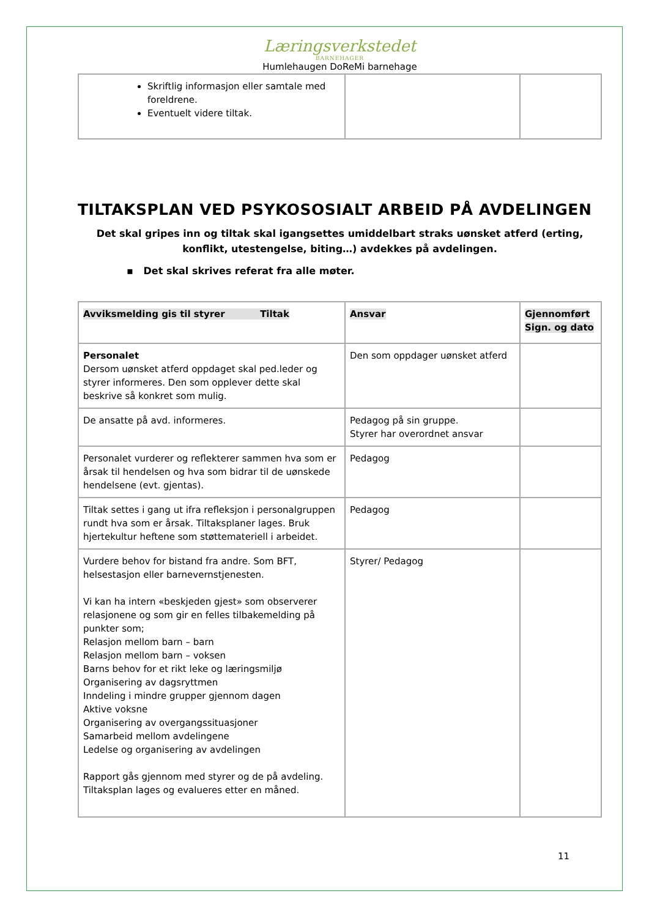Læringsverkstedet
BARNEHAGER
Humlehaugen DoReMi barnehage
| Skriftlig informasjon eller samtale med foreldrene. Eventuelt videre tiltak. | | |
TILTAKSPLAN VED PSYKOSOSIALT ARBEID PÅ AVDELINGEN
Det skal gripes inn og tiltak skal igangsettes umiddelbart straks uønsket atferd (erting, konflikt, utestengelse, biting…) avdekkes på avdelingen.
▪ Det skal skrives referat fra alle møter.
| Avviksmelding gis til styrer Tiltak | Ansvar | Gjennomført Sign. og dato |
| Personalet Dersom uønsket atferd oppdaget skal ped.leder og styrer informeres. Den som opplever dette skal beskrive så konkret som mulig. | Den som oppdager uønsket atferd | |
| De ansatte på avd. informeres. | Pedagog på sin gruppe. Styrer har overordnet ansvar | |
| Personalet vurderer og reflekterer sammen hva som er årsak til hendelsen og hva som bidrar til de uønskede hendelsene (evt. gjentas). | Pedagog | |
| Tiltak settes i gang ut ifra refleksjon i personalgruppen rundt hva som er årsak. Tiltaksplaner lages. Bruk hjertekultur heftene som støttemateriell i arbeidet. | Pedagog | |
| Vurdere behov for bistand fra andre. Som BFT, helsestasjon eller barnevernstjenesten. Vi kan ha intern «beskjeden gjest» som observerer relasjonene og som gir en felles tilbakemelding på punkter som; Relasjon mellom barn – barn Relasjon mellom barn – voksen Barns behov for et rikt leke og læringsmiljø Organisering av dagsryttmen Inndeling i mindre grupper gjennom dagen Aktive voksne Organisering av overgangssituasjoner Samarbeid mellom avdelingene Ledelse og organisering av avdelingen Rapport gås gjennom med styrer og de på avdeling. Tiltaksplan lages og evalueres etter en måned. | Styrer/ Pedagog | |
11